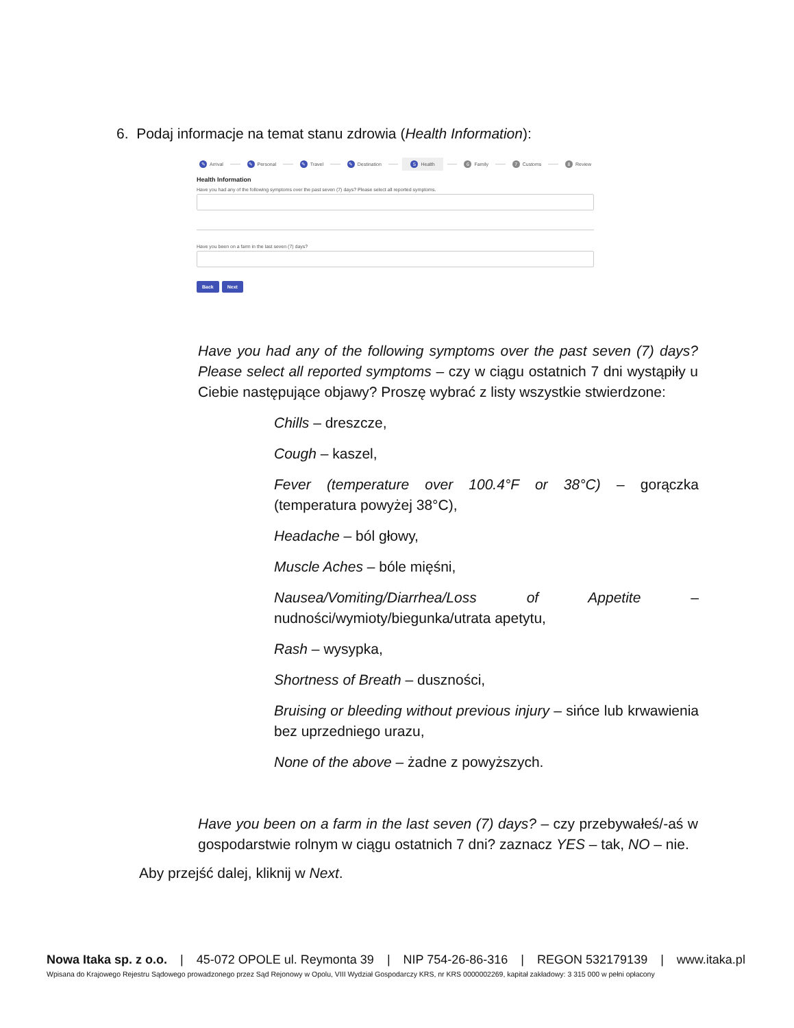6. Podaj informacje na temat stanu zdrowia (Health Information):
✎ Arrival ✎ Personal ✎ Travel ✎ Destination 5 Health 6 Family 7 Customs 8 Review
Health Information
Have you had any of the following symptoms over the past seven (7) days? Please select all reported symptoms.
Have you been on a farm in the last seven (7) days?
Back Next
Have you had any of the following symptoms over the past seven (7) days? Please select all reported symptoms – czy w ciągu ostatnich 7 dni wystąpiły u Ciebie następujące objawy? Proszę wybrać z listy wszystkie stwierdzone:
Chills – dreszcze,
Cough – kaszel,
Fever (temperature over 100.4°F or 38°C) – gorączka (temperatura powyżej 38°C),
Headache – ból głowy,
Muscle Aches – bóle mięśni,
Nausea/Vomiting/Diarrhea/Loss of Appetite – nudności/wymioty/biegunka/utrata apetytu,
Rash – wysypka,
Shortness of Breath – duszności,
Bruising or bleeding without previous injury – sińce lub krwawienia bez uprzedniego urazu,
None of the above – żadne z powyższych.
Have you been on a farm in the last seven (7) days? – czy przebywałeś/-aś w gospodarstwie rolnym w ciągu ostatnich 7 dni? zaznacz YES – tak, NO – nie.
Aby przejść dalej, kliknij w Next.
Nowa Itaka sp. z o.o. | 45-072 OPOLE ul. Reymonta 39 | NIP 754-26-86-316 | REGON 532179139 | www.itaka.pl
Wpisana do Krajowego Rejestru Sądowego prowadzonego przez Sąd Rejonowy w Opolu, VIII Wydział Gospodarczy KRS, nr KRS 0000002269, kapitał zakładowy: 3 315 000 w pełni opłacony